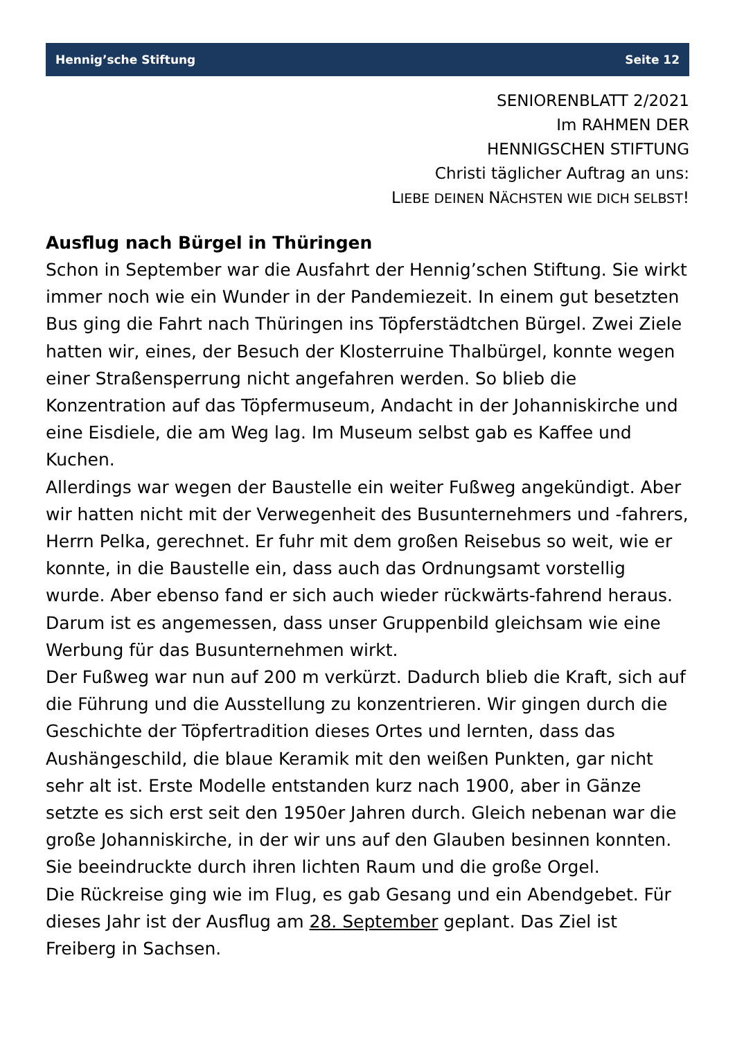Hennig’sche Stiftung Seite 12
SENIORENBLATT 2/2021
Im RAHMEN DER
HENNIGSCHEN STIFTUNG
Christi täglicher Auftrag an uns:
LIEBE DEINEN NÄCHSTEN WIE DICH SELBST!
Ausflug nach Bürgel in Thüringen
Schon in September war die Ausfahrt der Hennig’schen Stiftung. Sie wirkt immer noch wie ein Wunder in der Pandemiezeit. In einem gut besetzten Bus ging die Fahrt nach Thüringen ins Töpferstädtchen Bürgel. Zwei Ziele hatten wir, eines, der Besuch der Klosterruine Thalbürgel, konnte wegen einer Straßensperrung nicht angefahren werden. So blieb die Konzentration auf das Töpfermuseum, Andacht in der Johanniskirche und eine Eisdiele, die am Weg lag. Im Museum selbst gab es Kaffee und Kuchen.
Allerdings war wegen der Baustelle ein weiter Fußweg angekündigt. Aber wir hatten nicht mit der Verwegenheit des Busunternehmers und -fahrers, Herrn Pelka, gerechnet. Er fuhr mit dem großen Reisebus so weit, wie er konnte, in die Baustelle ein, dass auch das Ordnungsamt vorstellig wurde. Aber ebenso fand er sich auch wieder rückwärts-fahrend heraus. Darum ist es angemessen, dass unser Gruppenbild gleichsam wie eine Werbung für das Busunternehmen wirkt.
Der Fußweg war nun auf 200 m verkürzt. Dadurch blieb die Kraft, sich auf die Führung und die Ausstellung zu konzentrieren. Wir gingen durch die Geschichte der Töpfertradition dieses Ortes und lernten, dass das Aushängeschild, die blaue Keramik mit den weißen Punkten, gar nicht sehr alt ist. Erste Modelle entstanden kurz nach 1900, aber in Gänze setzte es sich erst seit den 1950er Jahren durch. Gleich nebenan war die große Johanniskirche, in der wir uns auf den Glauben besinnen konnten. Sie beeindruckte durch ihren lichten Raum und die große Orgel.
Die Rückreise ging wie im Flug, es gab Gesang und ein Abendgebet. Für dieses Jahr ist der Ausflug am 28. September geplant. Das Ziel ist Freiberg in Sachsen.